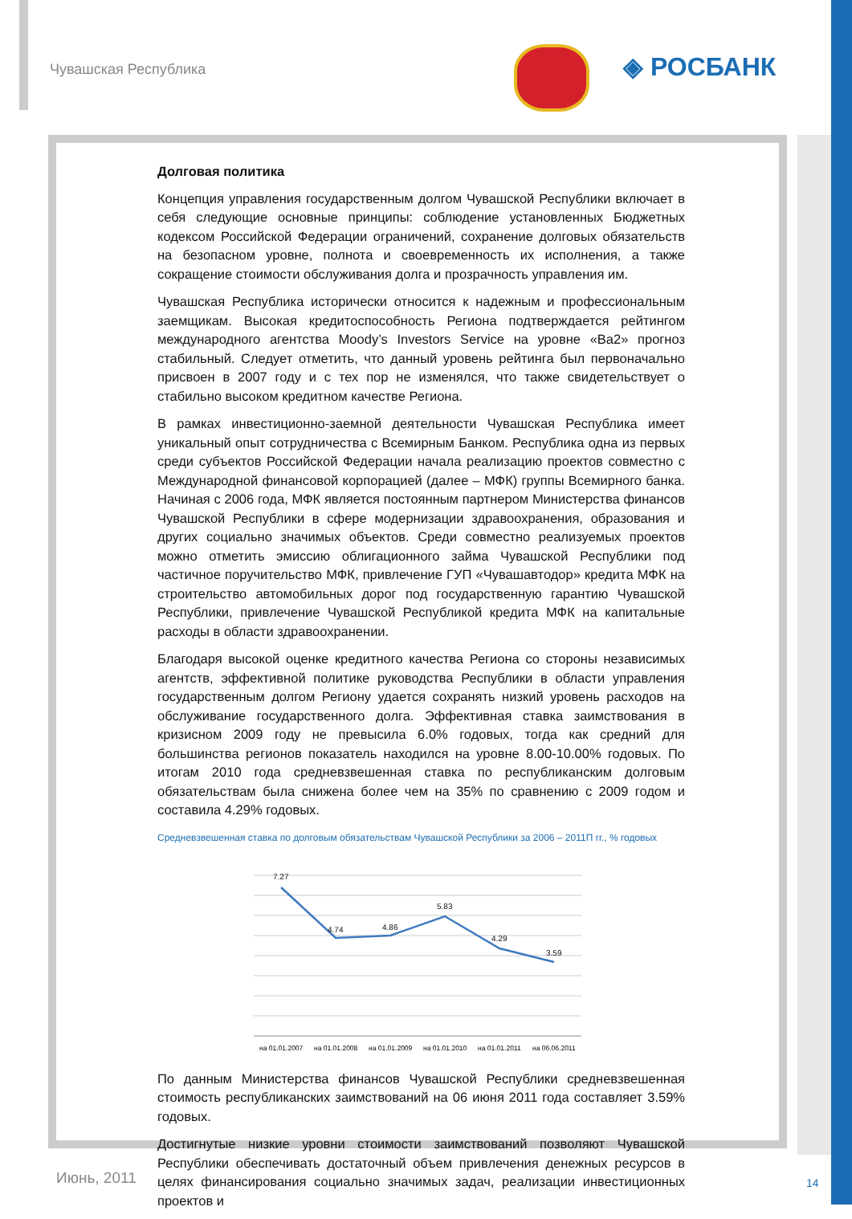Чувашская Республика ◈ РОСБАНК
Долговая политика
Концепция управления государственным долгом Чувашской Республики включает в себя следующие основные принципы: соблюдение установленных Бюджетных кодексом Российской Федерации ограничений, сохранение долговых обязательств на безопасном уровне, полнота и своевременность их исполнения, а также сокращение стоимости обслуживания долга и прозрачность управления им.
Чувашская Республика исторически относится к надежным и профессиональным заемщикам. Высокая кредитоспособность Региона подтверждается рейтингом международного агентства Moody’s Investors Service на уровне «Ba2» прогноз стабильный. Следует отметить, что данный уровень рейтинга был первоначально присвоен в 2007 году и с тех пор не изменялся, что также свидетельствует о стабильно высоком кредитном качестве Региона.
В рамках инвестиционно-заемной деятельности Чувашская Республика имеет уникальный опыт сотрудничества с Всемирным Банком. Республика одна из первых среди субъектов Российской Федерации начала реализацию проектов совместно с Международной финансовой корпорацией (далее – МФК) группы Всемирного банка. Начиная с 2006 года, МФК является постоянным партнером Министерства финансов Чувашской Республики в сфере модернизации здравоохранения, образования и других социально значимых объектов. Среди совместно реализуемых проектов можно отметить эмиссию облигационного займа Чувашской Республики под частичное поручительство МФК, привлечение ГУП «Чувашавтодор» кредита МФК на строительство автомобильных дорог под государственную гарантию Чувашской Республики, привлечение Чувашской Республикой кредита МФК на капитальные расходы в области здравоохранении.
Благодаря высокой оценке кредитного качества Региона со стороны независимых агентств, эффективной политике руководства Республики в области управления государственным долгом Региону удается сохранять низкий уровень расходов на обслуживание государственного долга. Эффективная ставка заимствования в кризисном 2009 году не превысила 6.0% годовых, тогда как средний для большинства регионов показатель находился на уровне 8.00-10.00% годовых. По итогам 2010 года средневзвешенная ставка по республиканским долговым обязательствам была снижена более чем на 35% по сравнению с 2009 годом и составила 4.29% годовых.
Средневзвешенная ставка по долговым обязательствам Чувашской Республики за 2006 – 2011П гг., % годовых
7.27
4.74
4.86
5.83
4.29
3.59
на 01.01.2007
на 01.01.2008
на 01.01.2009
на 01.01.2010
на 01.01.2011
на 06.06.2011
По данным Министерства финансов Чувашской Республики средневзвешенная стоимость республиканских заимствований на 06 июня 2011 года составляет 3.59% годовых.
Достигнутые низкие уровни стоимости заимствований позволяют Чувашской Республики обеспечивать достаточный объем привлечения денежных ресурсов в целях финансирования социально значимых задач, реализации инвестиционных проектов и
Июнь, 2011 14